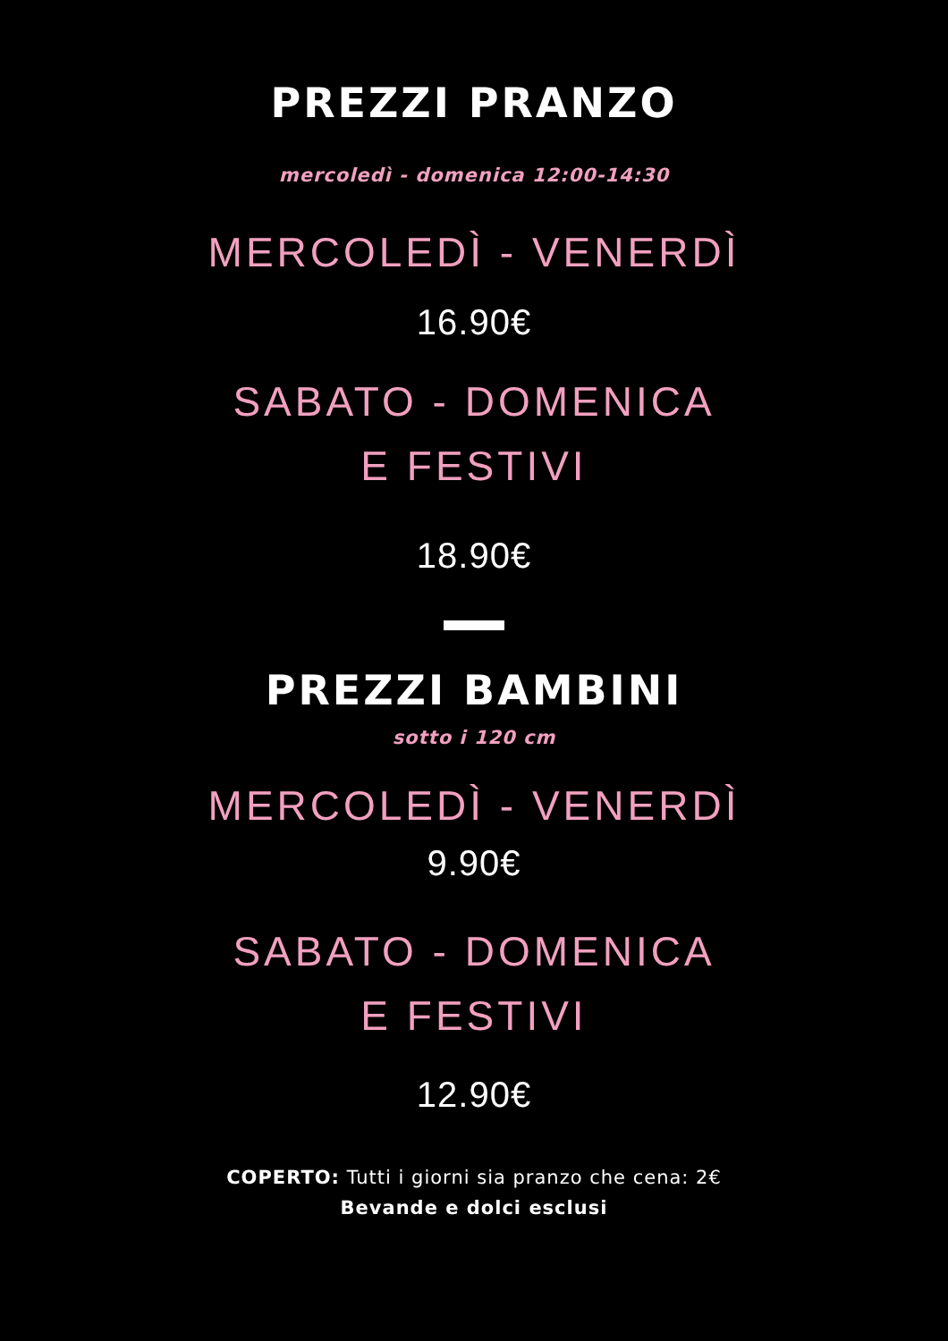PREZZI PRANZO
mercoledì - domenica 12:00-14:30
MERCOLEDÌ - VENERDÌ
16.90€
SABATO - DOMENICA
E FESTIVI
18.90€
PREZZI BAMBINI
sotto i 120 cm
MERCOLEDÌ - VENERDÌ
9.90€
SABATO - DOMENICA
E FESTIVI
12.90€
COPERTO: Tutti i giorni sia pranzo che cena: 2€
Bevande e dolci esclusi